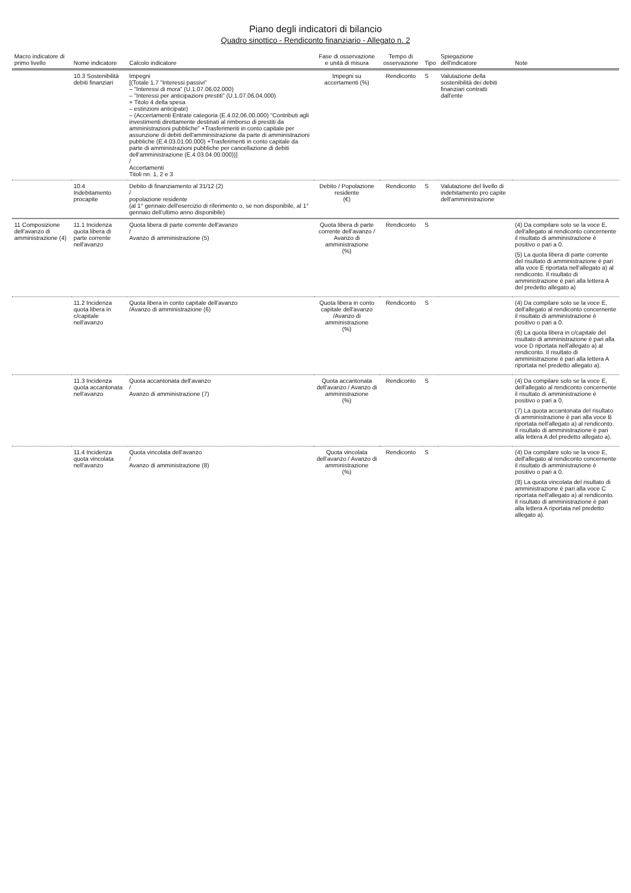Piano degli indicatori di bilancio
Quadro sinottico - Rendiconto finanziario - Allegato n. 2
| Macro indicatore di primo livello | Nome indicatore | Calcolo indicatore | Fase di osservazione e unità di misura | Tempo di osservazione | Tipo | Spiegazione dell'indicatore | Note |
| --- | --- | --- | --- | --- | --- | --- | --- |
| | 10.3 Sostenibilità debiti finanziari | Impegni [(Totale 1.7 "Interessi passivi" – "Interessi di mora" (U.1.07.06.02.000) – "Interessi per anticipazioni prestiti" (U.1.07.06.04.000) + Titolo 4 della spesa – estinzioni anticipate) – (Accertamenti Entrate categoria (E.4.02.06.00.000) "Contributi agli investimenti direttamente destinati al rimborso di prestiti da amministrazioni pubbliche" +Trasferimenti in conto capitale per assunzione di debiti dell'amministrazione da parte di amministrazioni pubbliche (E.4.03.01.00.000) +Trasferimenti in conto capitale da parte di amministrazioni pubbliche per cancellazione di debiti dell'amministrazione (E.4.03.04.00.000))] / Accertamenti Titoli nn. 1, 2 e 3 | Impegni su accertamenti (%) | Rendiconto | S | Valutazione della sostenibilità dei debiti finanziari contratti dall'ente | |
| | 10.4 Indebitamento procapite | Debito di finanziamento al 31/12 (2) / popolazione residente (al 1° gennaio dell'esercizio di riferimento o, se non disponibile, al 1° gennaio dell'ultimo anno disponibile) | Debito / Popolazione residente (€) | Rendiconto | S | Valutazione del livello di indebitamento pro capite dell'amministrazione | |
| 11 Composizione dell'avanzo di amministrazione (4) | 11.1 Incidenza quota libera di parte corrente nell'avanzo | Quota libera di parte corrente dell'avanzo / Avanzo di amministrazione (5) | Quota libera di parte corrente dell'avanzo / Avanzo di amministrazione (%) | Rendiconto | S | | (4) Da compilare solo se la voce E, dell'allegato al rendiconto concernente il risultato di amministrazione è positivo o pari a 0. (5) La quota libera di parte corrente del risultato di amministrazione è pari alla voce E riportata nell'allegato a) al rendiconto. Il risultato di amministrazione è pari alla lettera A del predetto allegato a) |
| | 11.2 Incidenza quota libera in c/capitale nell'avanzo | Quota libera in conto capitale dell'avanzo /Avanzo di amministrazione (6) | Quota libera in conto capitale dell'avanzo /Avanzo di amministrazione (%) | Rendiconto | S | | (4) Da compilare solo se la voce E, dell'allegato al rendiconto concernente il risultato di amministrazione è positivo o pari a 0. (6) La quota libera in c/capitale del risultato di amministrazione è pari alla voce D riportata nell'allegato a) al rendiconto. Il risultato di amministrazione è pari alla lettera A riportata nel predetto allegato a). |
| | 11.3 Incidenza quota accantonata nell'avanzo | Quota accantonata dell'avanzo / Avanzo di amministrazione (7) | Quota accantonata dell'avanzo / Avanzo di amministrazione (%) | Rendiconto | S | | (4) Da compilare solo se la voce E, dell'allegato al rendiconto concernente il risultato di amministrazione è positivo o pari a 0. (7) La quota accantonata del risultato di amministrazione è pari alla voce B riportata nell'allegato a) al rendiconto. Il risultato di amministrazione è pari alla lettera A del predetto allegato a). |
| | 11.4 Incidenza quota vincolata nell'avanzo | Quota vincolata dell'avanzo / Avanzo di amministrazione (8) | Quota vincolata dell'avanzo / Avanzo di amministrazione (%) | Rendiconto | S | | (4) Da compilare solo se la voce E, dell'allegato al rendiconto concernente il risultato di amministrazione è positivo o pari a 0. (8) La quota vincolata del risultato di amministrazione è pari alla voce C riportata nell'allegato a) al rendiconto. Il risultato di amministrazione è pari alla lettera A riportata nel predetto allegato a). |